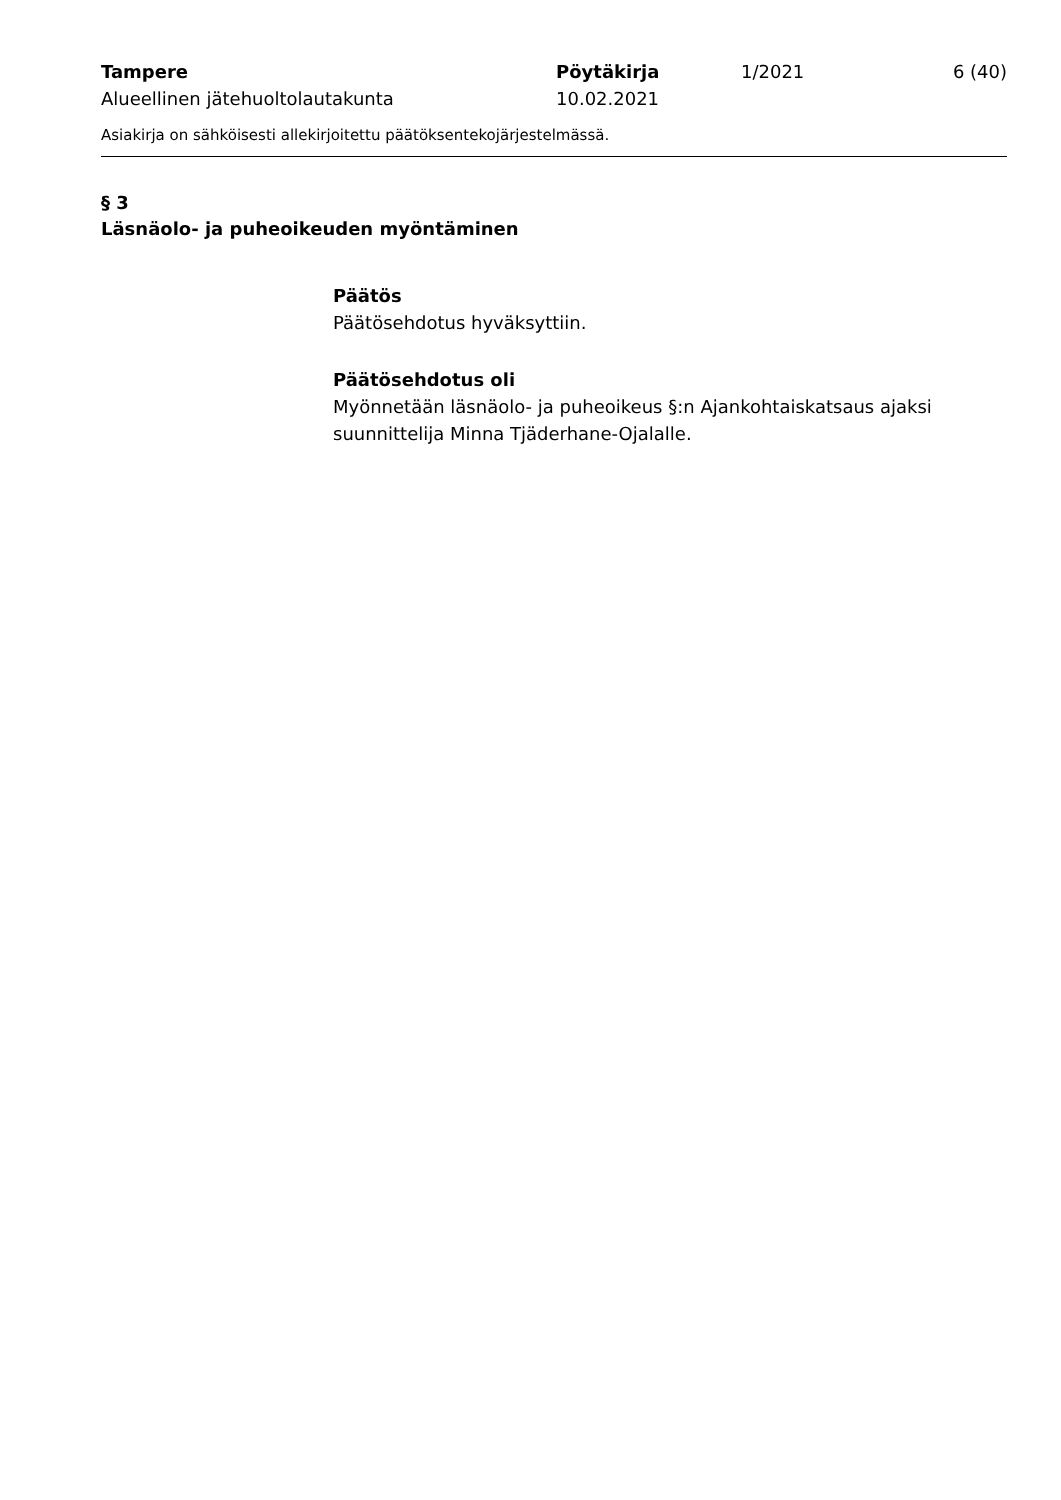| Tampere | Pöytäkirja | 1/2021 | 6 (40) |
| Alueellinen jätehuoltolautakunta | 10.02.2021 | | |
Asiakirja on sähköisesti allekirjoitettu päätöksentekojärjestelmässä.
§ 3
Läsnäolo- ja puheoikeuden myöntäminen
Päätös
Päätösehdotus hyväksyttiin.
Päätösehdotus oli
Myönnetään läsnäolo- ja puheoikeus §:n Ajankohtaiskatsaus ajaksi suunnittelija Minna Tjäderhane-Ojalalle.